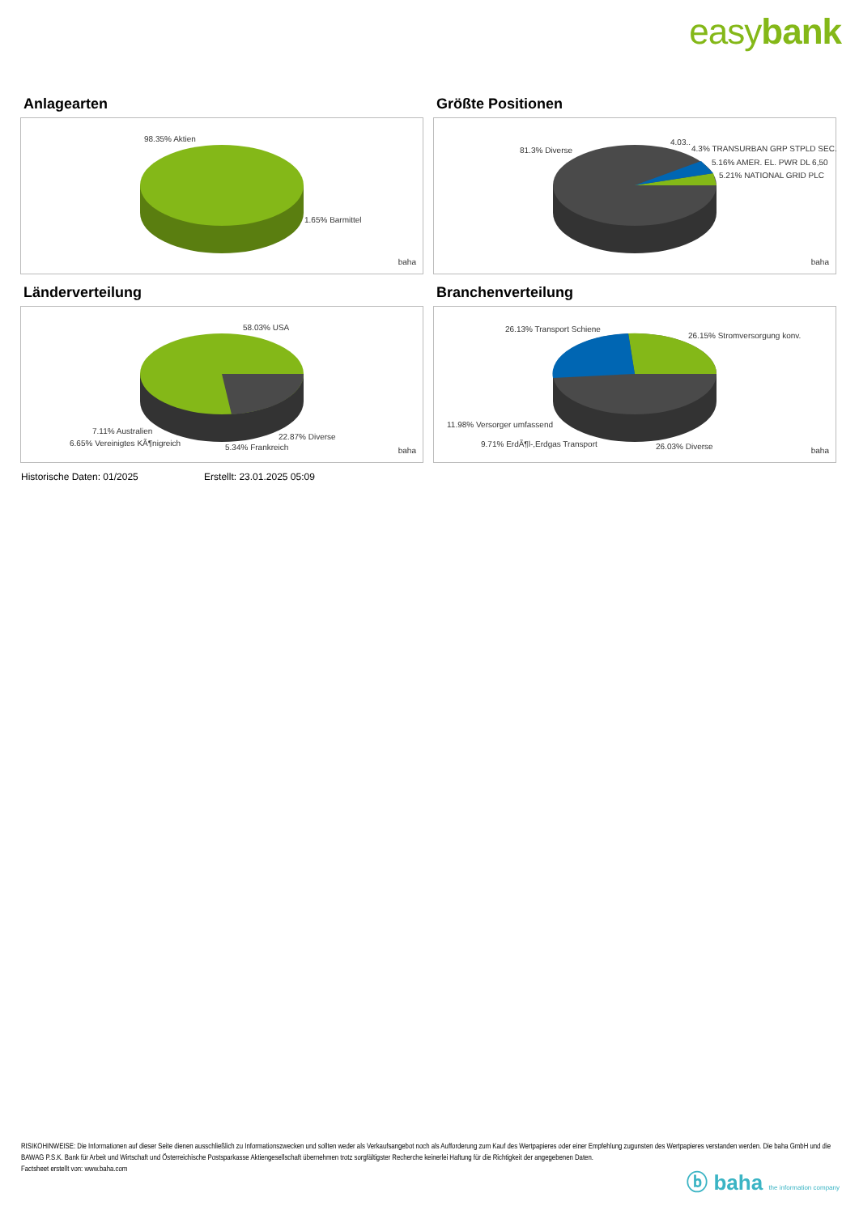easybank
Anlagearten
98.35% Aktien
1.65% Barmittel
baha
Größte Positionen
81.3% Diverse
4.03..
4.3% TRANSURBAN GRP STPLD SEC.
5.16% AMER. EL. PWR DL 6,50
5.21% NATIONAL GRID PLC
baha
Länderverteilung
58.03% USA
7.11% Australien
6.65% Vereinigtes KÃ¶nigreich 5.34% Frankreich
22.87% Diverse
baha
Branchenverteilung
26.13% Transport Schiene
26.15% Stromversorgung konv.
11.98% Versorger umfassend
9.71% ErdÃ¶l-,Erdgas Transport 26.03% Diverse baha
Historische Daten: 01/2025 Erstellt: 23.01.2025 05:09
RISIKOHINWEISE: Die Informationen auf dieser Seite dienen ausschließlich zu Informationszwecken und sollten weder als Verkaufsangebot noch als Aufforderung zum Kauf des Wertpapieres oder einer Empfehlung zugunsten des Wertpapieres verstanden werden. Die baha GmbH und die BAWAG P.S.K. Bank für Arbeit und Wirtschaft und Österreichische Postsparkasse Aktiengesellschaft übernehmen trotz sorgfältigster Recherche keinerlei Haftung für die Richtigkeit der angegebenen Daten.
Factsheet erstellt von: www.baha.com
ⓑ baha the information company